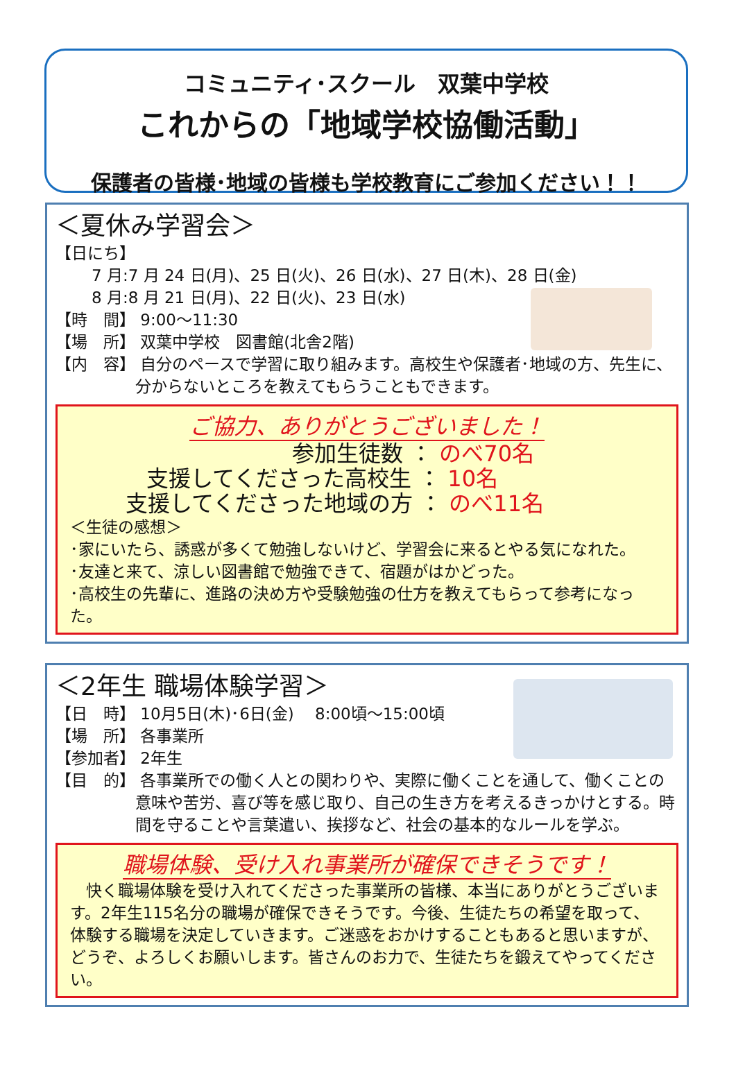コミュニティ･スクール　双葉中学校
これからの「地域学校協働活動」
保護者の皆様･地域の皆様も学校教育にご参加ください！！
＜夏休み学習会＞
【日にち】
7 月:7 月 24 日(月)、25 日(火)、26 日(水)、27 日(木)、28 日(金)
8 月:8 月 21 日(月)、22 日(火)、23 日(水)
【時　間】 9:00～11:30
【場　所】 双葉中学校　図書館(北舎2階)
【内　容】 自分のペースで学習に取り組みます。高校生や保護者･地域の方、先生に、分からないところを教えてもらうこともできます。
ご協力、ありがとうございました！
参加生徒数 ： のべ70名
支援してくださった高校生 ： 10名
支援してくださった地域の方 ： のべ11名
＜生徒の感想＞
･家にいたら、誘惑が多くて勉強しないけど、学習会に来るとやる気になれた。
･友達と来て、涼しい図書館で勉強できて、宿題がはかどった。
･高校生の先輩に、進路の決め方や受験勉強の仕方を教えてもらって参考になった。
＜2年生 職場体験学習＞
【日　時】 10月5日(木)･6日(金)　 8:00頃～15:00頃
【場　所】 各事業所
【参加者】 2年生
【目　的】 各事業所での働く人との関わりや、実際に働くことを通して、働くことの意味や苦労、喜び等を感じ取り、自己の生き方を考えるきっかけとする。時間を守ることや言葉遣い、挨拶など、社会の基本的なルールを学ぶ。
職場体験、受け入れ事業所が確保できそうです！
　快く職場体験を受け入れてくださった事業所の皆様、本当にありがとうございます。2年生115名分の職場が確保できそうです。今後、生徒たちの希望を取って、体験する職場を決定していきます。ご迷惑をおかけすることもあると思いますが、どうぞ、よろしくお願いします。皆さんのお力で、生徒たちを鍛えてやってください。